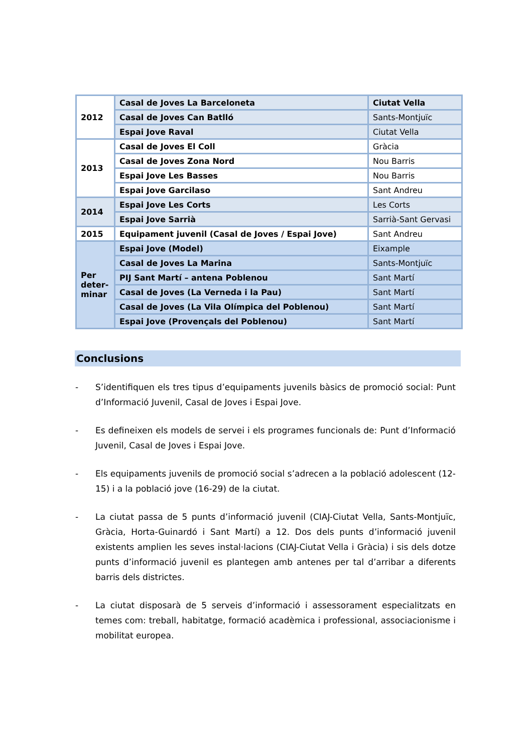| 2012 | Casal de Joves La Barceloneta | Ciutat Vella |
| | Casal de Joves Can Batlló | Sants-Montjuïc |
| | Espai Jove Raval | Ciutat Vella |
| 2013 | Casal de Joves El Coll | Gràcia |
| | Casal de Joves Zona Nord | Nou Barris |
| | Espai Jove Les Basses | Nou Barris |
| | Espai Jove Garcilaso | Sant Andreu |
| 2014 | Espai Jove Les Corts | Les Corts |
| | Espai Jove Sarrià | Sarrià-Sant Gervasi |
| 2015 | Equipament juvenil (Casal de Joves / Espai Jove) | Sant Andreu |
| Per deter-minar | Espai Jove (Model) | Eixample |
| | Casal de Joves La Marina | Sants-Montjuïc |
| | PIJ Sant Martí – antena Poblenou | Sant Martí |
| | Casal de Joves (La Verneda i la Pau) | Sant Martí |
| | Casal de Joves (La Vila Olímpica del Poblenou) | Sant Martí |
| | Espai Jove (Provençals del Poblenou) | Sant Martí |
Conclusions
- S’identifiquen els tres tipus d’equipaments juvenils bàsics de promoció social: Punt d’Informació Juvenil, Casal de Joves i Espai Jove.
- Es defineixen els models de servei i els programes funcionals de: Punt d’Informació Juvenil, Casal de Joves i Espai Jove.
- Els equipaments juvenils de promoció social s’adrecen a la població adolescent (12-15) i a la població jove (16-29) de la ciutat.
- La ciutat passa de 5 punts d’informació juvenil (CIAJ-Ciutat Vella, Sants-Montjuïc, Gràcia, Horta-Guinardó i Sant Martí) a 12. Dos dels punts d’informació juvenil existents amplien les seves instal·lacions (CIAJ-Ciutat Vella i Gràcia) i sis dels dotze punts d’informació juvenil es plantegen amb antenes per tal d’arribar a diferents barris dels districtes.
- La ciutat disposarà de 5 serveis d’informació i assessorament especialitzats en temes com: treball, habitatge, formació acadèmica i professional, associacionisme i mobilitat europea.